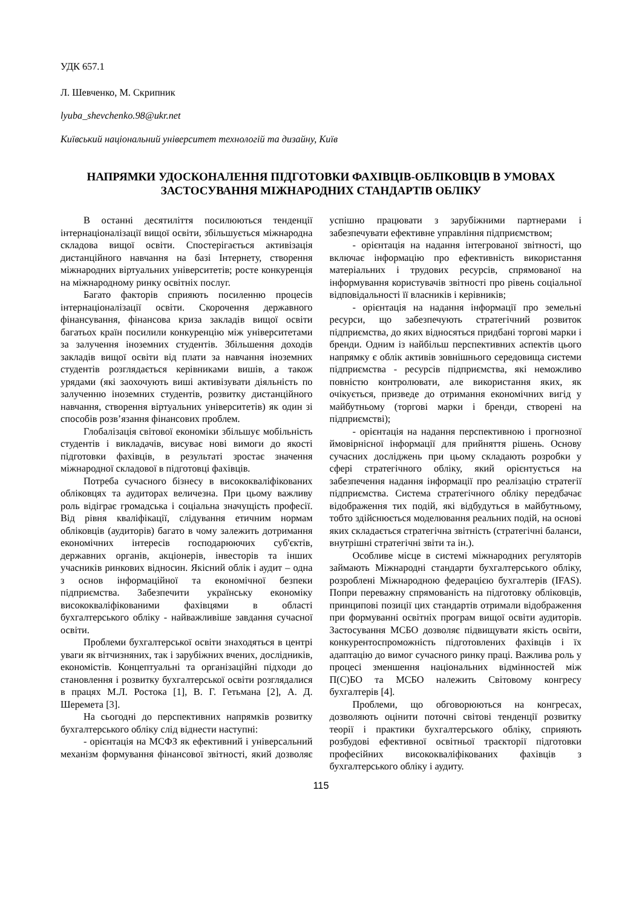УДК 657.1
Л. Шевченко, М. Скрипник
lyuba_shevchenko.98@ukr.net
Київський національний університет технологій та дизайну, Київ
НАПРЯМКИ УДОСКОНАЛЕННЯ ПІДГОТОВКИ ФАХІВЦІВ-ОБЛІКОВЦІВ В УМОВАХ ЗАСТОСУВАННЯ МІЖНАРОДНИХ СТАНДАРТІВ ОБЛІКУ
В останні десятиліття посилюються тенденції інтернаціоналізації вищої освіти, збільшується міжнародна складова вищої освіти. Спостерігається активізація дистанційного навчання на базі Інтернету, створення міжнародних віртуальних університетів; росте конкуренція на міжнародному ринку освітніх послуг.
Багато факторів сприяють посиленню процесів інтернаціоналізації освіти. Скорочення державного фінансування, фінансова криза закладів вищої освіти багатьох країн посилили конкуренцію між університетами за залучення іноземних студентів. Збільшення доходів закладів вищої освіти від плати за навчання іноземних студентів розглядається керівниками вишів, а також урядами (які заохочують виші активізувати діяльність по залученню іноземних студентів, розвитку дистанційного навчання, створення віртуальних університетів) як один зі способів розв’язання фінансових проблем.
Глобалізація світової економіки збільшує мобільність студентів і викладачів, висуває нові вимоги до якості підготовки фахівців, в результаті зростає значення міжнародної складової в підготовці фахівців.
Потреба сучасного бізнесу в висококваліфікованих обліковцях та аудиторах величезна. При цьому важливу роль відіграє громадська і соціальна значущість професії. Від рівня кваліфікації, слідування етичним нормам обліковців (аудиторів) багато в чому залежить дотримання економічних інтересів господарюючих суб'єктів, державних органів, акціонерів, інвесторів та інших учасників ринкових відносин. Якісний облік і аудит – одна з основ інформаційної та економічної безпеки підприємства. Забезпечити українську економіку висококваліфікованими фахівцями в області бухгалтерського обліку - найважливіше завдання сучасної освіти.
Проблеми бухгалтерської освіти знаходяться в центрі уваги як вітчизняних, так і зарубіжних вчених, дослідників, економістів. Концептуальні та організаційні підходи до становлення і розвитку бухгалтерської освіти розглядалися в працях М.Л. Ростока [1], В. Г. Гетьмана [2], А. Д. Шеремета [3].
На сьогодні до перспективних напрямків розвитку бухгалтерського обліку слід віднести наступні:
- орієнтація на МСФЗ як ефективний і універсальний механізм формування фінансової звітності, який дозволяє успішно працювати з зарубіжними партнерами і забезпечувати ефективне управління підприємством;
- орієнтація на надання інтегрованої звітності, що включає інформацію про ефективність використання матеріальних і трудових ресурсів, спрямованої на інформування користувачів звітності про рівень соціальної відповідальності її власників і керівників;
- орієнтація на надання інформації про земельні ресурси, що забезпечують стратегічний розвиток підприємства, до яких відносяться придбані торгові марки і бренди. Одним із найбільш перспективних аспектів цього напрямку є облік активів зовнішнього середовища системи підприємства - ресурсів підприємства, які неможливо повністю контролювати, але використання яких, як очікується, призведе до отримання економічних вигід у майбутньому (торгові марки і бренди, створені на підприємстві);
- орієнтація на надання перспективною і прогнозної ймовірнісної інформації для прийняття рішень. Основу сучасних досліджень при цьому складають розробки у сфері стратегічного обліку, який орієнтується на забезпечення надання інформації про реалізацію стратегії підприємства. Система стратегічного обліку передбачає відображення тих подій, які відбудуться в майбутньому, тобто здійснюється моделювання реальних подій, на основі яких складається стратегічна звітність (стратегічні баланси, внутрішні стратегічні звіти та ін.).
Особливе місце в системі міжнародних регуляторів займають Міжнародні стандарти бухгалтерського обліку, розроблені Міжнародною федерацією бухгалтерів (IFAS). Попри переважну спрямованість на підготовку обліковців, принципові позиції цих стандартів отримали відображення при формуванні освітніх програм вищої освіти аудиторів. Застосування МСБО дозволяє підвищувати якість освіти, конкурентоспроможність підготовлених фахівців і їх адаптацію до вимог сучасного ринку праці. Важлива роль у процесі зменшення національних відмінностей між П(С)БО та МСБО належить Світовому конгресу бухгалтерів [4].
Проблеми, що обговорюються на конгресах, дозволяють оцінити поточні світові тенденції розвитку теорії і практики бухгалтерського обліку, сприяють розбудові ефективної освітньої траєкторії підготовки професійних висококваліфікованих фахівців з бухгалтерського обліку і аудиту.
115